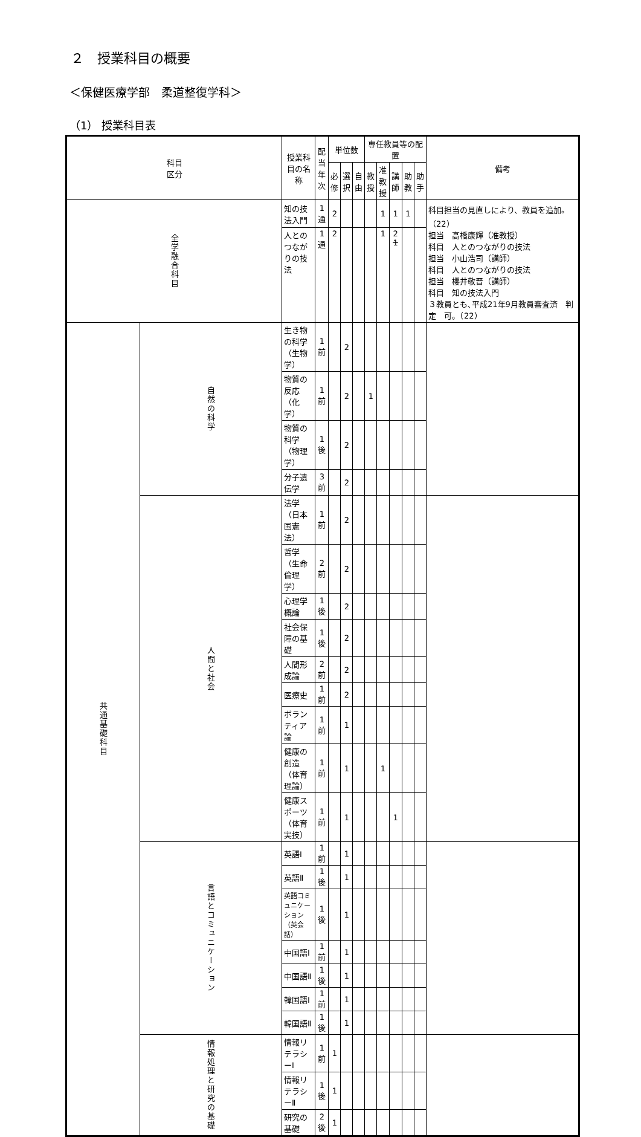２　授業科目の概要
＜保健医療学部　柔道整復学科＞
（1） 授業科目表
| 科目 区分 | | 授業科目の名称 | 配当 年次 | 単位数 | | | 専任教員等の配置 | | | | | 備考 |
| --- | --- | --- | --- | --- | --- | --- | --- | --- | --- | --- | --- | --- |
| | | | | 必 修 | 選 択 | 自 由 | 教 授 | 准 教 授 | 講 師 | 助 教 | 助 手 | |
| 全学融合科目 | | 知の技法入門 | 1通 | 2 | | | | 1 | 1 | 1 | | 科目担当の見直しにより、教員を追加。（22） 担当 高橋康輝（准教授） 科目 人とのつながりの技法 担当 小山浩司（講師） 科目 人とのつながりの技法 担当 櫻井敬晋（講師） 科目 知の技法入門 ３教員とも､平成21年9月教員審査済 判定 可。（22） |
| | | 人とのつながりの技法 | 1通 | 2 | | | | 1 | 2 1 | | | |
| 共通基礎科目 | 自然の科学 | 生き物の科学（生物学） | 1前 | | 2 | | | | | | | |
| | | 物質の反応（化学） | 1前 | | 2 | | 1 | | | | | |
| | | 物質の科学（物理学） | 1後 | | 2 | | | | | | | |
| | | 分子遺伝学 | 3前 | | 2 | | | | | | | |
| | 人間と社会 | 法学（日本国憲法） | 1前 | | 2 | | | | | | | |
| | | 哲学（生命倫理学） | 2前 | | 2 | | | | | | | |
| | | 心理学概論 | 1後 | | 2 | | | | | | | |
| | | 社会保障の基礎 | 1後 | | 2 | | | | | | | |
| | | 人間形成論 | 2前 | | 2 | | | | | | | |
| | | 医療史 | 1前 | | 2 | | | | | | | |
| | | ボランティア論 | 1前 | | 1 | | | | | | | |
| | | 健康の創造（体育理論） | 1前 | | 1 | | | 1 | | | | |
| | | 健康スポーツ（体育実技） | 1前 | | 1 | | | | 1 | | | |
| | 言語とコミュニケーション | 英語Ⅰ | 1前 | | 1 | | | | | | | |
| | | 英語Ⅱ | 1後 | | 1 | | | | | | | |
| | | 英語コミュニケーション（英会話） | 1後 | | 1 | | | | | | | |
| | | 中国語Ⅰ | 1前 | | 1 | | | | | | | |
| | | 中国語Ⅱ | 1後 | | 1 | | | | | | | |
| | | 韓国語Ⅰ | 1前 | | 1 | | | | | | | |
| | | 韓国語Ⅱ | 1後 | | 1 | | | | | | | |
| | 情報処理と研究の基礎 | 情報リテラシーⅠ | 1前 | 1 | | | | | | | | |
| | | 情報リテラシーⅡ | 1後 | 1 | | | | | | | | |
| | | 研究の基礎 | 2後 | 1 | | | | | | | | |